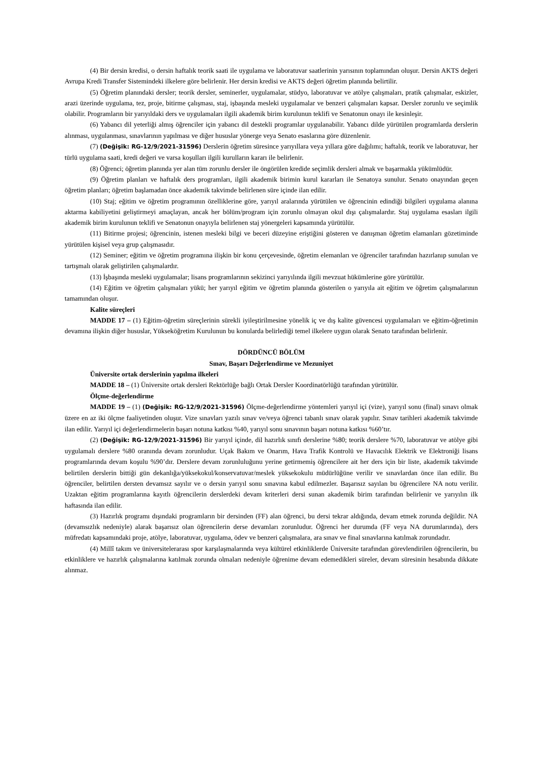(4) Bir dersin kredisi, o dersin haftalık teorik saati ile uygulama ve laboratuvar saatlerinin yarısının toplamından oluşur. Dersin AKTS değeri Avrupa Kredi Transfer Sistemindeki ilkelere göre belirlenir. Her dersin kredisi ve AKTS değeri öğretim planında belirtilir.
(5) Öğretim planındaki dersler; teorik dersler, seminerler, uygulamalar, stüdyo, laboratuvar ve atölye çalışmaları, pratik çalışmalar, eskizler, arazi üzerinde uygulama, tez, proje, bitirme çalışması, staj, işbaşında mesleki uygulamalar ve benzeri çalışmaları kapsar. Dersler zorunlu ve seçimlik olabilir. Programların bir yarıyıldaki ders ve uygulamaları ilgili akademik birim kurulunun teklifi ve Senatonun onayı ile kesinleşir.
(6) Yabancı dil yeterliği almış öğrenciler için yabancı dil destekli programlar uygulanabilir. Yabancı dilde yürütülen programlarda derslerin alınması, uygulanması, sınavlarının yapılması ve diğer hususlar yönerge veya Senato esaslarına göre düzenlenir.
(7) (Değişik: RG-12/9/2021-31596) Derslerin öğretim süresince yarıyıllara veya yıllara göre dağılımı; haftalık, teorik ve laboratuvar, her türlü uygulama saati, kredi değeri ve varsa koşulları ilgili kurulların kararı ile belirlenir.
(8) Öğrenci; öğretim planında yer alan tüm zorunlu dersler ile öngörülen kredide seçimlik dersleri almak ve başarmakla yükümlüdür.
(9) Öğretim planları ve haftalık ders programları, ilgili akademik birimin kurul kararları ile Senatoya sunulur. Senato onayından geçen öğretim planları; öğretim başlamadan önce akademik takvimde belirlenen süre içinde ilan edilir.
(10) Staj; eğitim ve öğretim programının özelliklerine göre, yarıyıl aralarında yürütülen ve öğrencinin edindiği bilgileri uygulama alanına aktarma kabiliyetini geliştirmeyi amaçlayan, ancak her bölüm/program için zorunlu olmayan okul dışı çalışmalardır. Staj uygulama esasları ilgili akademik birim kurulunun teklifi ve Senatonun onayıyla belirlenen staj yönergeleri kapsamında yürütülür.
(11) Bitirme projesi; öğrencinin, istenen mesleki bilgi ve beceri düzeyine eriştiğini gösteren ve danışman öğretim elamanları gözetiminde yürütülen kişisel veya grup çalışmasıdır.
(12) Seminer; eğitim ve öğretim programına ilişkin bir konu çerçevesinde, öğretim elemanları ve öğrenciler tarafından hazırlanıp sunulan ve tartışmalı olarak geliştirilen çalışmalardır.
(13) İşbaşında mesleki uygulamalar; lisans programlarının sekizinci yarıyılında ilgili mevzuat hükümlerine göre yürütülür.
(14) Eğitim ve öğretim çalışmaları yükü; her yarıyıl eğitim ve öğretim planında gösterilen o yarıyıla ait eğitim ve öğretim çalışmalarının tamamından oluşur.
Kalite süreçleri
MADDE 17 – (1) Eğitim-öğretim süreçlerinin sürekli iyileştirilmesine yönelik iç ve dış kalite güvencesi uygulamaları ve eğitim-öğretimin devamına ilişkin diğer hususlar, Yükseköğretim Kurulunun bu konularda belirlediği temel ilkelere uygun olarak Senato tarafından belirlenir.
DÖRDÜNCÜ BÖLÜM
Sınav, Başarı Değerlendirme ve Mezuniyet
Üniversite ortak derslerinin yapılma ilkeleri
MADDE 18 – (1) Üniversite ortak dersleri Rektörlüğe bağlı Ortak Dersler Koordinatörlüğü tarafından yürütülür.
Ölçme-değerlendirme
MADDE 19 – (1) (Değişik: RG-12/9/2021-31596) Ölçme-değerlendirme yöntemleri yarıyıl içi (vize), yarıyıl sonu (final) sınavı olmak üzere en az iki ölçme faaliyetinden oluşur. Vize sınavları yazılı sınav ve/veya öğrenci tabanlı sınav olarak yapılır. Sınav tarihleri akademik takvimde ilan edilir. Yarıyıl içi değerlendirmelerin başarı notuna katkısı %40, yarıyıl sonu sınavının başarı notuna katkısı %60’tır.
(2) (Değişik: RG-12/9/2021-31596) Bir yarıyıl içinde, dil hazırlık sınıfı derslerine %80; teorik derslere %70, laboratuvar ve atölye gibi uygulamalı derslere %80 oranında devam zorunludur. Uçak Bakım ve Onarım, Hava Trafik Kontrolü ve Havacılık Elektrik ve Elektroniği lisans programlarında devam koşulu %90’dır. Derslere devam zorunluluğunu yerine getirmemiş öğrencilere ait her ders için bir liste, akademik takvimde belirtilen derslerin bittiği gün dekanlığa/yüksekokul/konservatuvar/meslek yüksekokulu müdürlüğüne verilir ve sınavlardan önce ilan edilir. Bu öğrenciler, belirtilen dersten devamsız sayılır ve o dersin yarıyıl sonu sınavına kabul edilmezler. Başarısız sayılan bu öğrencilere NA notu verilir. Uzaktan eğitim programlarına kayıtlı öğrencilerin derslerdeki devam kriterleri dersi sunan akademik birim tarafından belirlenir ve yarıyılın ilk haftasında ilan edilir.
(3) Hazırlık programı dışındaki programların bir dersinden (FF) alan öğrenci, bu dersi tekrar aldığında, devam etmek zorunda değildir. NA (devamsızlık nedeniyle) alarak başarısız olan öğrencilerin derse devamları zorunludur. Öğrenci her durumda (FF veya NA durumlarında), ders müfredatı kapsamındaki proje, atölye, laboratuvar, uygulama, ödev ve benzeri çalışmalara, ara sınav ve final sınavlarına katılmak zorundadır.
(4) Millî takım ve üniversitelerarası spor karşılaşmalarında veya kültürel etkinliklerde Üniversite tarafından görevlendirilen öğrencilerin, bu etkinliklere ve hazırlık çalışmalarına katılmak zorunda olmaları nedeniyle öğrenime devam edemedikleri süreler, devam süresinin hesabında dikkate alınmaz.